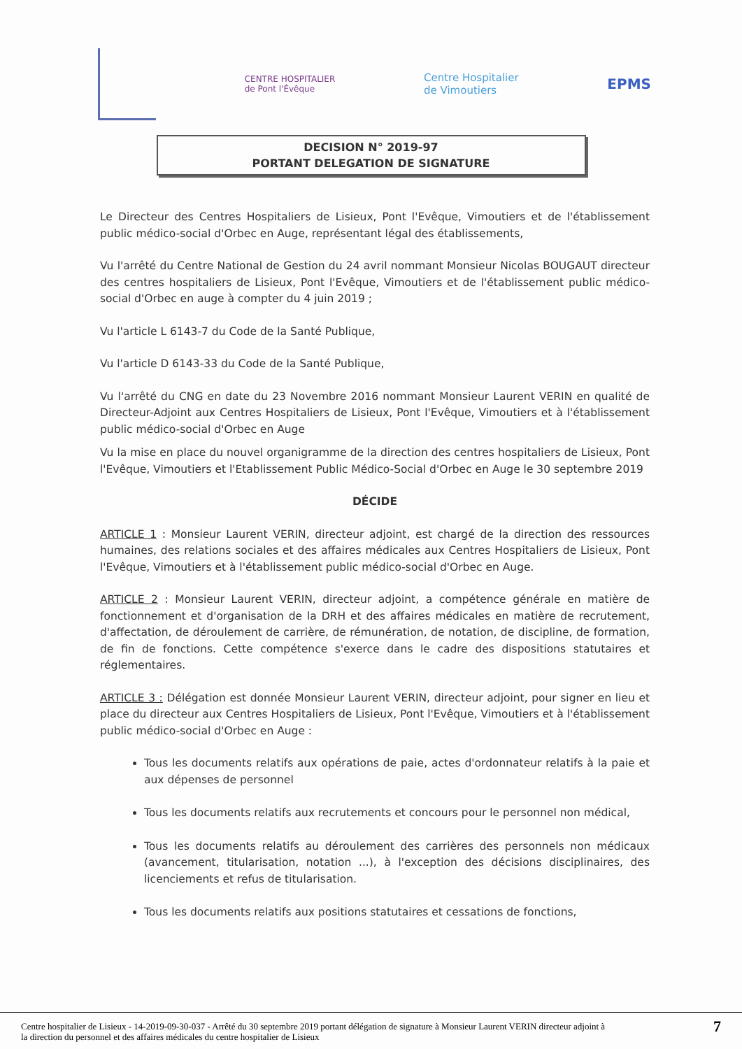CENTRE HOSPITALIER
de Pont l'Évêque
Centre Hospitalier
de Vimoutiers
EPMS
DECISION N° 2019-97
PORTANT DELEGATION DE SIGNATURE
Le Directeur des Centres Hospitaliers de Lisieux, Pont l'Evêque, Vimoutiers et de l'établissement public médico-social d'Orbec en Auge, représentant légal des établissements,
Vu l'arrêté du Centre National de Gestion du 24 avril nommant Monsieur Nicolas BOUGAUT directeur des centres hospitaliers de Lisieux, Pont l'Evêque, Vimoutiers et de l'établissement public médico-social d'Orbec en auge à compter du 4 juin 2019 ;
Vu l'article L 6143-7 du Code de la Santé Publique,
Vu l'article D 6143-33 du Code de la Santé Publique,
Vu l'arrêté du CNG en date du 23 Novembre 2016 nommant Monsieur Laurent VERIN en qualité de Directeur-Adjoint aux Centres Hospitaliers de Lisieux, Pont l'Evêque, Vimoutiers et à l'établissement public médico-social d'Orbec en Auge
Vu la mise en place du nouvel organigramme de la direction des centres hospitaliers de Lisieux, Pont l'Evêque, Vimoutiers et l'Etablissement Public Médico-Social d'Orbec en Auge le 30 septembre 2019
DÉCIDE
ARTICLE 1 : Monsieur Laurent VERIN, directeur adjoint, est chargé de la direction des ressources humaines, des relations sociales et des affaires médicales aux Centres Hospitaliers de Lisieux, Pont l'Evêque, Vimoutiers et à l'établissement public médico-social d'Orbec en Auge.
ARTICLE 2 : Monsieur Laurent VERIN, directeur adjoint, a compétence générale en matière de fonctionnement et d'organisation de la DRH et des affaires médicales en matière de recrutement, d'affectation, de déroulement de carrière, de rémunération, de notation, de discipline, de formation, de fin de fonctions. Cette compétence s'exerce dans le cadre des dispositions statutaires et réglementaires.
ARTICLE 3 : Délégation est donnée Monsieur Laurent VERIN, directeur adjoint, pour signer en lieu et place du directeur aux Centres Hospitaliers de Lisieux, Pont l'Evêque, Vimoutiers et à l'établissement public médico-social d'Orbec en Auge :
Tous les documents relatifs aux opérations de paie, actes d'ordonnateur relatifs à la paie et aux dépenses de personnel
Tous les documents relatifs aux recrutements et concours pour le personnel non médical,
Tous les documents relatifs au déroulement des carrières des personnels non médicaux (avancement, titularisation, notation ...), à l'exception des décisions disciplinaires, des licenciements et refus de titularisation.
Tous les documents relatifs aux positions statutaires et cessations de fonctions,
Centre hospitalier de Lisieux - 14-2019-09-30-037 - Arrêté du 30 septembre 2019 portant délégation de signature à Monsieur Laurent VERIN directeur adjoint à
la direction du personnel et des affaires médicales du centre hospitalier de Lisieux
7